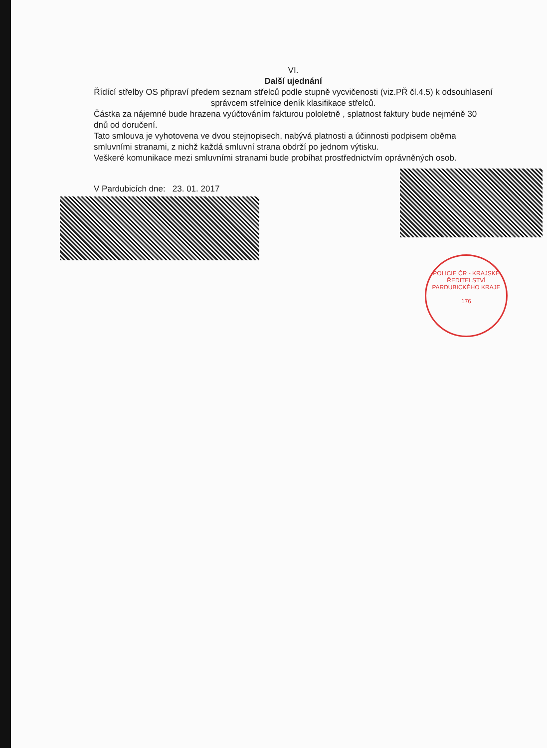VI.
Další ujednání
Řídící střelby OS připraví předem seznam střelců podle stupně vycvičenosti (viz.PŘ čl.4.5) k odsouhlasení správcem střelnice deník klasifikace střelců.
Částka za nájemné bude hrazena vyúčtováním fakturou pololetně , splatnost faktury bude nejméně 30 dnů od doručení.
Tato smlouva je vyhotovena ve dvou stejnopisech, nabývá platnosti a účinnosti podpisem oběma smluvními stranami, z nichž každá smluvní strana obdrží po jednom výtisku.
Veškeré komunikace mezi smluvními stranami bude probíhat prostřednictvím oprávněných osob.
V Pardubicích dne: 23. 01. 2017
POLICIE ČR - KRAJSKÉ ŘEDITELSTVÍ PARDUBICKÉHO KRAJE
176